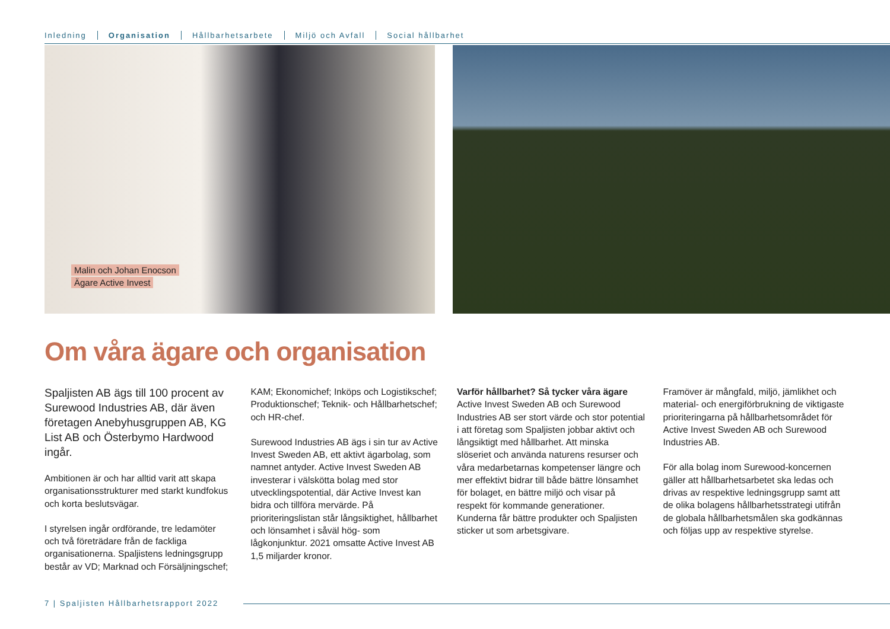Inledning Organisation Hållbarhetsarbete Miljö och Avfall Social hållbarhet
Malin och Johan Enocson
Ägare Active Invest
Om våra ägare och organisation
Spaljisten AB ägs till 100 procent av Surewood Industries AB, där även företagen Anebyhusgruppen AB, KG List AB och Österbymo Hardwood ingår.
Ambitionen är och har alltid varit att skapa organisationsstrukturer med starkt kundfokus och korta beslutsvägar.
I styrelsen ingår ordförande, tre ledamöter och två företrädare från de fackliga organisationerna. Spaljistens ledningsgrupp består av VD; Marknad och Försäljningschef;
KAM; Ekonomichef; Inköps och Logistikschef; Produktionschef; Teknik- och Hållbarhetschef; och HR-chef.
Surewood Industries AB ägs i sin tur av Active Invest Sweden AB, ett aktivt ägarbolag, som namnet antyder. Active Invest Sweden AB investerar i välskötta bolag med stor utvecklingspotential, där Active Invest kan bidra och tillföra mervärde. På prioriteringslistan står långsiktighet, hållbarhet och lönsamhet i såväl hög- som lågkonjunktur. 2021 omsatte Active Invest AB 1,5 miljarder kronor.
Varför hållbarhet? Så tycker våra ägare
Active Invest Sweden AB och Surewood Industries AB ser stort värde och stor potential i att företag som Spaljisten jobbar aktivt och långsiktigt med hållbarhet. Att minska slöseriet och använda naturens resurser och våra medarbetarnas kompetenser längre och mer effektivt bidrar till både bättre lönsamhet för bolaget, en bättre miljö och visar på respekt för kommande generationer. Kunderna får bättre produkter och Spaljisten sticker ut som arbetsgivare.
Framöver är mångfald, miljö, jämlikhet och material- och energiförbrukning de viktigaste prioriteringarna på hållbarhetsområdet för Active Invest Sweden AB och Surewood Industries AB.
För alla bolag inom Surewood-koncernen gäller att hållbarhetsarbetet ska ledas och drivas av respektive ledningsgrupp samt att de olika bolagens hållbarhetsstrategi utifrån de globala hållbarhetsmålen ska godkännas och följas upp av respektive styrelse.
7 | Spaljisten Hållbarhetsrapport 2022